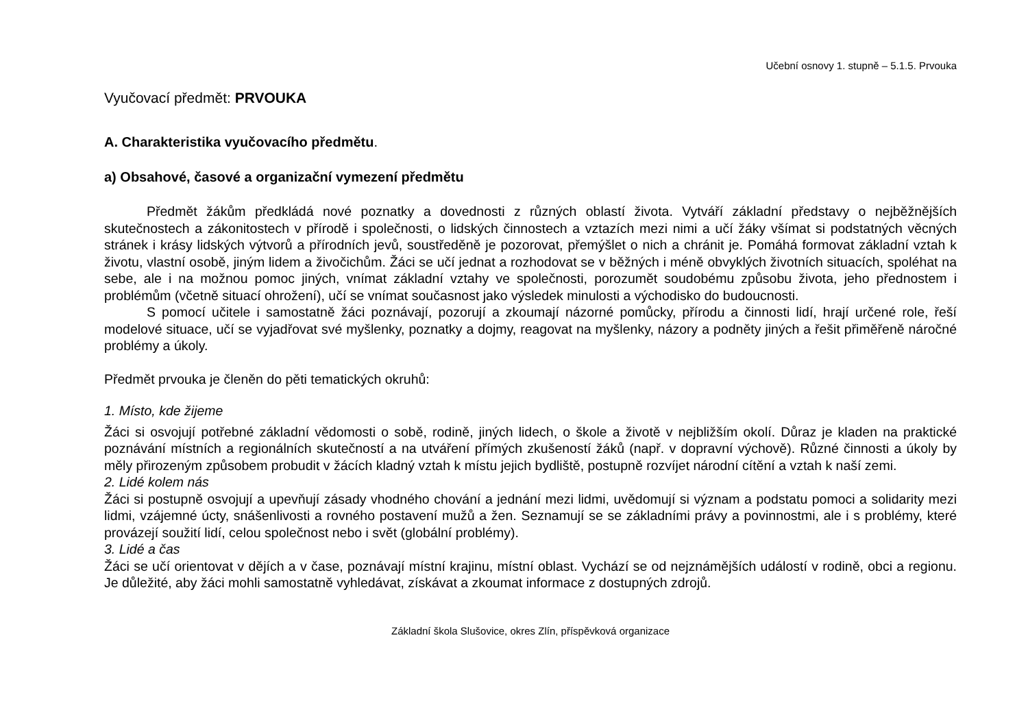Učební osnovy 1. stupně – 5.1.5. Prvouka
Vyučovací předmět: PRVOUKA
A. Charakteristika vyučovacího předmětu.
a) Obsahové, časové a organizační vymezení předmětu
Předmět žákům předkládá nové poznatky a dovednosti z různých oblastí života. Vytváří základní představy o nejběžnějších skutečnostech a zákonitostech v přírodě i společnosti, o lidských činnostech a vztazích mezi nimi a učí žáky všímat si podstatných věcných stránek i krásy lidských výtvorů a přírodních jevů, soustředěně je pozorovat, přemýšlet o nich a chránit je. Pomáhá formovat základní vztah k životu, vlastní osobě, jiným lidem a živočichům. Žáci se učí jednat a rozhodovat se v běžných i méně obvyklých životních situacích, spoléhat na sebe, ale i na možnou pomoc jiných, vnímat základní vztahy ve společnosti, porozumět soudobému způsobu života, jeho přednostem i problémům (včetně situací ohrožení), učí se vnímat současnost jako výsledek minulosti a východisko do budoucnosti.
S pomocí učitele i samostatně žáci poznávají, pozorují a zkoumají názorné pomůcky, přírodu a činnosti lidí, hrají určené role, řeší modelové situace, učí se vyjadřovat své myšlenky, poznatky a dojmy, reagovat na myšlenky, názory a podněty jiných a řešit přiměřeně náročné problémy a úkoly.
Předmět prvouka je členěn do pěti tematických okruhů:
1. Místo, kde žijeme
Žáci si osvojují potřebné základní vědomosti o sobě, rodině, jiných lidech, o škole a životě v nejbližším okolí. Důraz je kladen na praktické poznávání místních a regionálních skutečností a na utváření přímých zkušeností žáků (např. v dopravní výchově). Různé činnosti a úkoly by měly přirozeným způsobem probudit v žácích kladný vztah k místu jejich bydliště, postupně rozvíjet národní cítění a vztah k naší zemi.
2. Lidé kolem nás
Žáci si postupně osvojují a upevňují zásady vhodného chování a jednání mezi lidmi, uvědomují si význam a podstatu pomoci a solidarity mezi lidmi, vzájemné úcty, snášenlivosti a rovného postavení mužů a žen. Seznamují se se základními právy a povinnostmi, ale i s problémy, které provázejí soužití lidí, celou společnost nebo i svět (globální problémy).
3. Lidé a čas
Žáci se učí orientovat v dějích a v čase, poznávají místní krajinu, místní oblast. Vychází se od nejznámějších událostí v rodině, obci a regionu. Je důležité, aby žáci mohli samostatně vyhledávat, získávat a zkoumat informace z dostupných zdrojů.
Základní škola Slušovice, okres Zlín, příspěvková organizace